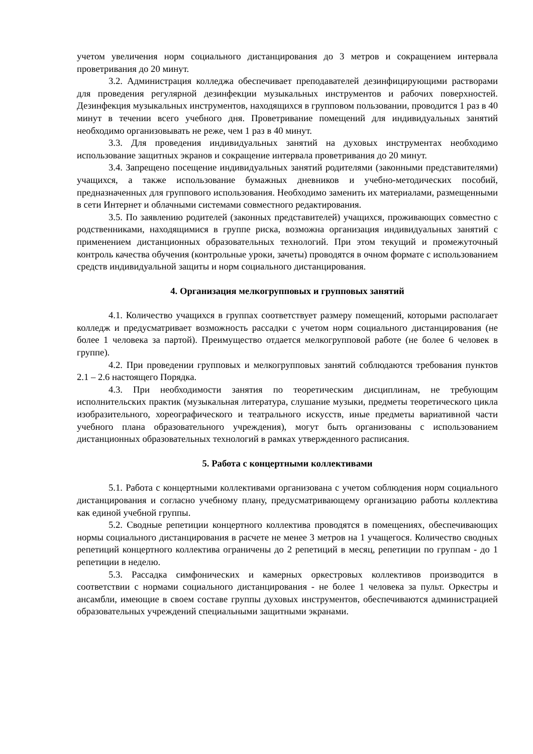учетом увеличения норм социального дистанцирования до 3 метров и сокращением интервала проветривания до 20 минут.
3.2. Администрация колледжа обеспечивает преподавателей дезинфицирующими растворами для проведения регулярной дезинфекции музыкальных инструментов и рабочих поверхностей. Дезинфекция музыкальных инструментов, находящихся в групповом пользовании, проводится 1 раз в 40 минут в течении всего учебного дня. Проветривание помещений для индивидуальных занятий необходимо организовывать не реже, чем 1 раз в 40 минут.
3.3. Для проведения индивидуальных занятий на духовых инструментах необходимо использование защитных экранов и сокращение интервала проветривания до 20 минут.
3.4. Запрещено посещение индивидуальных занятий родителями (законными представителями) учащихся, а также использование бумажных дневников и учебно-методических пособий, предназначенных для группового использования. Необходимо заменить их материалами, размещенными в сети Интернет и облачными системами совместного редактирования.
3.5. По заявлению родителей (законных представителей) учащихся, проживающих совместно с родственниками, находящимися в группе риска, возможна организация индивидуальных занятий с применением дистанционных образовательных технологий. При этом текущий и промежуточный контроль качества обучения (контрольные уроки, зачеты) проводятся в очном формате с использованием средств индивидуальной защиты и норм социального дистанцирования.
4. Организация мелкогрупповых и групповых занятий
4.1. Количество учащихся в группах соответствует размеру помещений, которыми располагает колледж и предусматривает возможность рассадки с учетом норм социального дистанцирования (не более 1 человека за партой). Преимущество отдается мелкогрупповой работе (не более 6 человек в группе).
4.2. При проведении групповых и мелкогрупповых занятий соблюдаются требования пунктов 2.1 – 2.6 настоящего Порядка.
4.3. При необходимости занятия по теоретическим дисциплинам, не требующим исполнительских практик (музыкальная литература, слушание музыки, предметы теоретического цикла изобразительного, хореографического и театрального искусств, иные предметы вариативной части учебного плана образовательного учреждения), могут быть организованы с использованием дистанционных образовательных технологий в рамках утвержденного расписания.
5. Работа с концертными коллективами
5.1. Работа с концертными коллективами организована с учетом соблюдения норм социального дистанцирования и согласно учебному плану, предусматривающему организацию работы коллектива как единой учебной группы.
5.2. Сводные репетиции концертного коллектива проводятся в помещениях, обеспечивающих нормы социального дистанцирования в расчете не менее 3 метров на 1 учащегося. Количество сводных репетиций концертного коллектива ограничены до 2 репетиций в месяц, репетиции по группам - до 1 репетиции в неделю.
5.3. Рассадка симфонических и камерных оркестровых коллективов производится в соответствии с нормами социального дистанцирования - не более 1 человека за пульт. Оркестры и ансамбли, имеющие в своем составе группы духовых инструментов, обеспечиваются администрацией образовательных учреждений специальными защитными экранами.